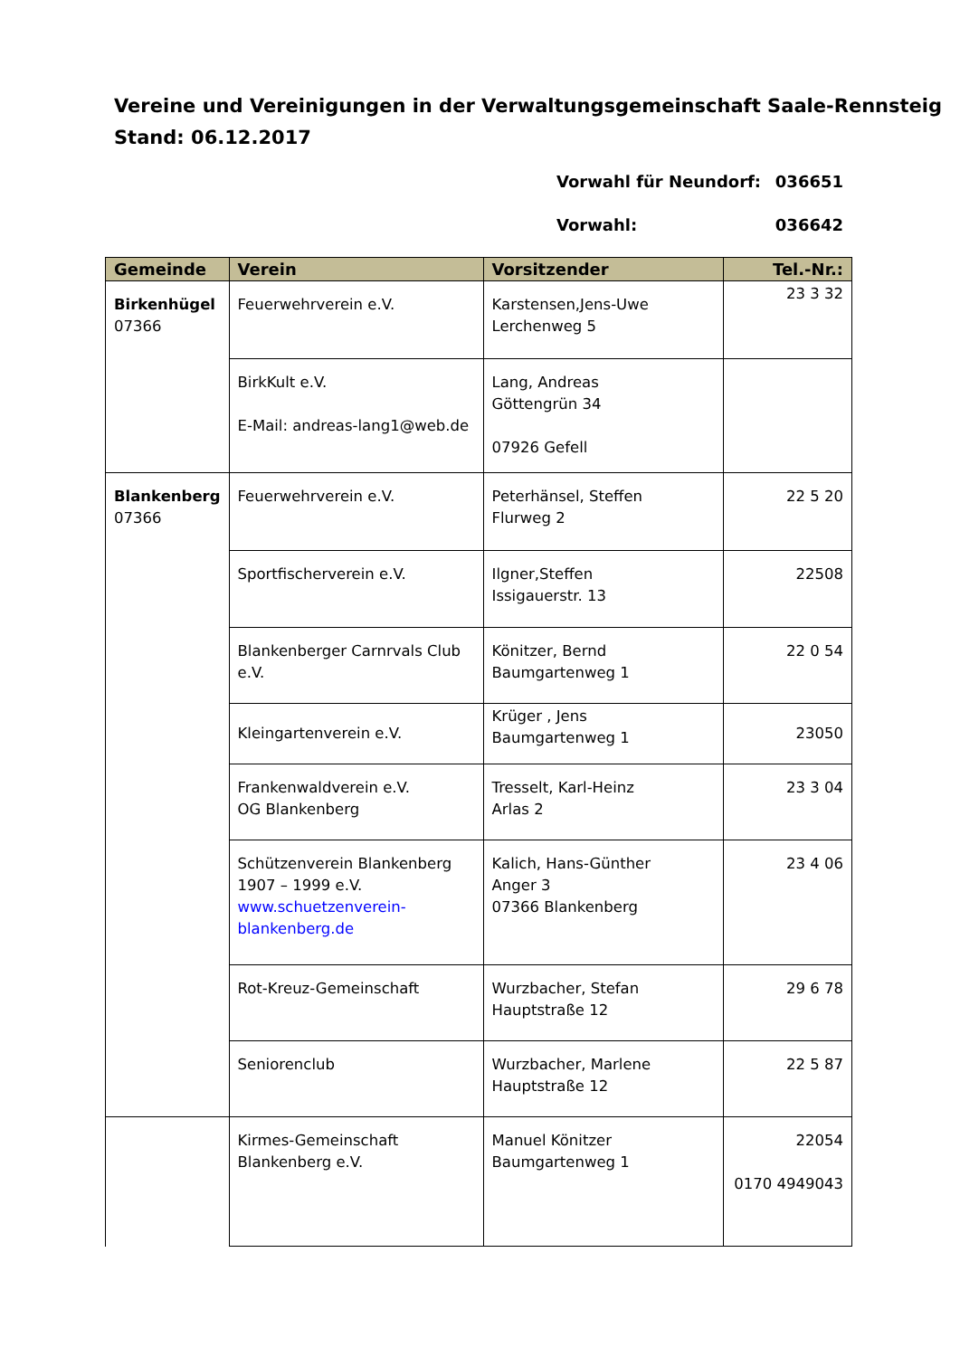Vereine und Vereinigungen in der Verwaltungsgemeinschaft Saale-Rennsteig
Stand: 06.12.2017
Vorwahl für Neundorf: 036651
Vorwahl: 036642
| Gemeinde | Verein | Vorsitzender | Tel.-Nr.: |
| --- | --- | --- | --- |
| Birkenhügel 07366 | Feuerwehrverein e.V. | Karstensen,Jens-Uwe Lerchenweg 5 | 23 3 32 |
| | BirkKult e.V. E-Mail: andreas-lang1@web.de | Lang, Andreas Göttengrün 34 07926 Gefell | |
| Blankenberg 07366 | Feuerwehrverein e.V. | Peterhänsel, Steffen Flurweg 2 | 22 5 20 |
| | Sportfischerverein e.V. | Ilgner,Steffen Issigauerstr. 13 | 22508 |
| | Blankenberger Carnrvals Club e.V. | Könitzer, Bernd Baumgartenweg 1 | 22 0 54 |
| | Kleingartenverein e.V. | Krüger , Jens Baumgartenweg 1 | 23050 |
| | Frankenwaldverein e.V. OG Blankenberg | Tresselt, Karl-Heinz Arlas 2 | 23 3 04 |
| | Schützenverein Blankenberg 1907 – 1999 e.V. www.schuetzenverein-blankenberg.de | Kalich, Hans-Günther Anger 3 07366 Blankenberg | 23 4 06 |
| | Rot-Kreuz-Gemeinschaft | Wurzbacher, Stefan Hauptstraße 12 | 29 6 78 |
| | Seniorenclub | Wurzbacher, Marlene Hauptstraße 12 | 22 5 87 |
| | Kirmes-Gemeinschaft Blankenberg e.V. | Manuel Könitzer Baumgartenweg 1 | 22054 0170 4949043 |